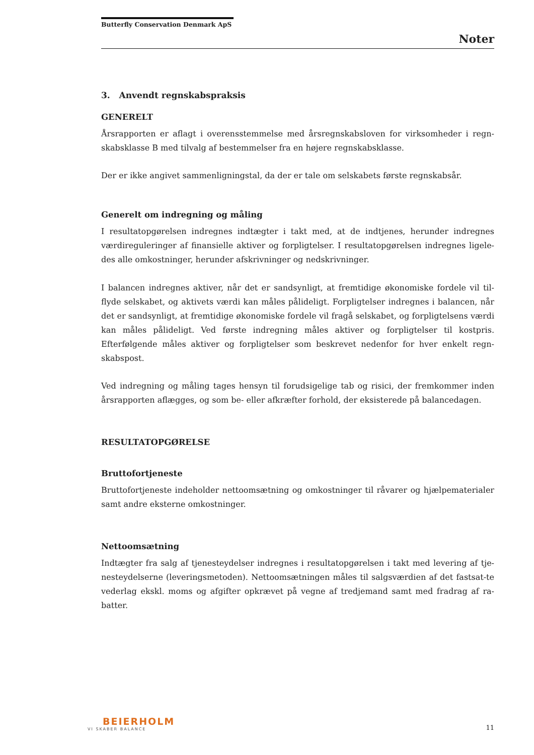Butterfly Conservation Denmark ApS
Noter
3. Anvendt regnskabspraksis
GENERELT
Årsrapporten er aflagt i overensstemmelse med årsregnskabsloven for virksomheder i regn-skabsklasse B med tilvalg af bestemmelser fra en højere regnskabsklasse.
Der er ikke angivet sammenligningstal, da der er tale om selskabets første regnskabsår.
Generelt om indregning og måling
I resultatopgørelsen indregnes indtægter i takt med, at de indtjenes, herunder indregnes værdireguleringer af finansielle aktiver og forpligtelser. I resultatopgørelsen indregnes ligele-des alle omkostninger, herunder afskrivninger og nedskrivninger.
I balancen indregnes aktiver, når det er sandsynligt, at fremtidige økonomiske fordele vil til-flyde selskabet, og aktivets værdi kan måles pålideligt. Forpligtelser indregnes i balancen, når det er sandsynligt, at fremtidige økonomiske fordele vil fragå selskabet, og forpligtelsens værdi kan måles pålideligt. Ved første indregning måles aktiver og forpligtelser til kostpris. Efterfølgende måles aktiver og forpligtelser som beskrevet nedenfor for hver enkelt regn-skabspost.
Ved indregning og måling tages hensyn til forudsigelige tab og risici, der fremkommer inden årsrapporten aflægges, og som be- eller afkræfter forhold, der eksisterede på balancedagen.
RESULTATOPGØRELSE
Bruttofortjeneste
Bruttofortjeneste indeholder nettoomsætning og omkostninger til råvarer og hjælpematerialer samt andre eksterne omkostninger.
Nettoomsætning
Indtægter fra salg af tjenesteydelser indregnes i resultatopgørelsen i takt med levering af tje-nesteydelserne (leveringsmetoden). Nettoomsætningen måles til salgsværdien af det fastsat-te vederlag ekskl. moms og afgifter opkrævet på vegne af tredjemand samt med fradrag af ra-batter.
BEIERHOLM
VI SKABER BALANCE
11